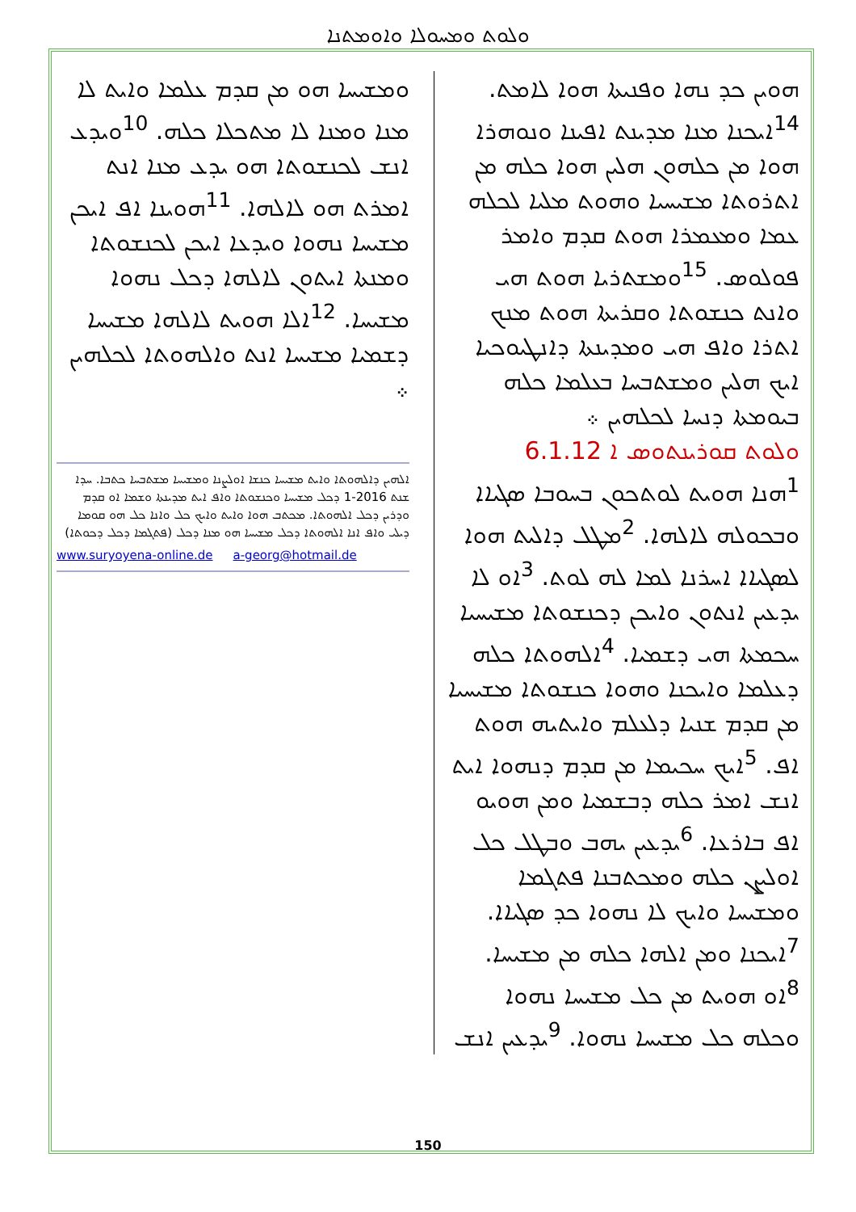ܘܠܘܬ ܘܡܚܘܠܐ ܘܐܘܡܬܢܐ
ܗܘܝܢ ܟܕ ܢܗܐ ܘܦܢܝܬܐ ܗܘܐ ܠܐܡܬ. <sup>14</sup>ܐܝܟܢܐ ܡܢܐ ܡܕܝܢܬ ܐܦܝܢܐ ܘܢܘܗܪܐ ܗܘܐ ܡܢ ܟܠܗܘܢ ܗܠܝܢ ܗܘܐ ܟܠܗ ܡܢ ܐܬܪܘܬܐ ܡܫܝܚܝܐ ܘܗܘܬ ܡܠܝܐ ܠܟܠܗ ܥܡܐ ܘܡܥܡܪܐ ܗܘܬ ܩܕܡ ܘܐܡܪ ܦܘܠܘܣ. <sup>15</sup>ܘܡܫܬܪܝܐ ܗܘܬ ܗܝ ܘܐܢܬ ܟܢܫܘܬܐ ܘܩܪܝܬܐ ܗܘܬ ܡܢܟ ܐܬܪܐ ܘܐܦ ܗܝ ܘܡܕܝܢܬܐ ܕܐܢܛܝܘܟܝܐ ܐܝܟ ܗܠܝܢ ܘܡܫܬܒܚܐ ܒܥܠܡܐ ܟܠܗ ܒܝܘܡܬܐ ܕܢܚܐ ܠܟܠܗܝܢ ܀
ܘܠܘܬ ܩܘܪܝܢܬܘܣ ܐ 6.1.12
<sup>1</sup> ܗܢܐ ܗܘܝܬ ܠܘܬܟܘܢ ܒܚܘܒܐ ܣܓܝܐܐ ܘܒܟܘܠܗ ܠܐܠܗܐ. <sup>2</sup>ܡܛܠ ܕܐܠܝܬ ܗܘܐ ܠܣܓܝܐܐ ܐܚܪܢܐ ܠܡܐ ܠܗ ܠܘܬ. <sup>3</sup>ܐܘ ܠܐ ܝܕܥܝܢ ܐܢܬܘܢ ܘܐܝܟܢ ܕܟܢܫܘܬܐ ܡܫܝܚܝܐ ܚܟܡܬܐ ܗܝ ܕܫܡܝܐ. <sup>4</sup>ܐܠܗܘܬܐ ܟܠܗ ܕܥܠܡܐ ܘܐܝܟܢܐ ܘܗܘܐ ܟܢܫܘܬܐ ܡܫܝܚܝܐ ܡܢ ܩܕܡ ܫܢܝܐ ܕܠܥܠܡ ܘܐܝܬܝܗ ܗܘܬ ܐܦ. <sup>5</sup>ܐܝܟ ܚܟܝܡܐ ܡܢ ܩܕܡ ܕܢܗܘܐ ܐܝܬ ܐܢܫ ܐܡܪ ܟܠܗ ܕܒܫܡܝܐ ܘܡܢ ܗܘܝܘ ܐܦ ܒܐܪܥܐ. <sup>6</sup>ܝܕܥܝܢ ܝܗܒ ܘܒܛܠ ܟܠ ܐܘܠܨܢ ܟܠܗ ܘܡܟܬܒܢܐ ܦܬܓܡܐ ܘܡܫܝܚܐ ܘܐܝܟ ܠܐ ܢܗܘܐ ܟܕ ܣܓܝܐܐ. <sup>7</sup>ܐܝܟܢܐ ܘܡܢ ܐܠܗܐ ܟܠܗ ܡܢ ܡܫܝܚܐ. <sup>8</sup>ܐܘ ܗܘܝܬ ܡܢ ܟܠ ܡܫܝܚܐ ܢܗܘܐ ܘܟܠܗ ܟܠ ܡܫܝܚܐ ܢܗܘܐ. <sup>9</sup>ܝܕܥܝܢ ܐܢܫ
ܘܡܫܝܚܐ ܗܘ ܡܢ ܩܕܡ ܥܠܡܐ ܘܐܝܬ ܠܐ ܡܢܐ ܘܡܢܐ ܠܐ ܡܬܟܠܐ ܟܠܗ. <sup>10</sup>ܘܝܕܥ ܐܢܫ ܠܟܢܫܘܬܐ ܗܘ ܝܕܥ ܡܢܐ ܐܢܬ ܐܡܪܬ ܗܘ ܠܐܠܗܐ. <sup>11</sup>ܗܘܝܢܐ ܐܦ ܐܝܟܢ ܡܫܝܚܐ ܢܗܘܐ ܘܝܕܥܐ ܐܝܟܢ ܠܟܢܫܘܬܐ ܘܡܢܬܐ ܐܝܬܘܢ ܠܐܠܗܐ ܕܟܠ ܢܗܘܐ ܡܫܝܚܐ. <sup>12</sup>ܐܠܐ ܗܘܝܬ ܠܐܠܗܐ ܡܫܝܚܐ ܕܫܡܝܐ ܡܫܝܚܐ ܐܢܬ ܘܐܠܗܘܬܐ ܠܟܠܗܝܢ ܀
ܐܠܗܝܢ ܕܐܠܗܘܬܐ ܘܐܝܬ ܡܫܝܚܐ ܟܢܫܐ ܐܘܠܨܢܐ ܘܡܫܝܚܐ ܡܫܬܒܚܐ ܟܬܒܐ. ܚܕܐ ܫܢܬ 2016-1 ܕܟܠ ܡܫܝܚܐ ܘܟܢܫܘܬܐ ܘܐܦ ܐܝܬ ܡܕܝܢܬܐ ܘܫܡܐ ܐܘ ܩܕܡ ܘܕܪܝܢ ܕܟܠ ܐܠܗܘܬܐ. ܡܟܬܒ ܗܘܐ ܘܐܝܬ ܘܐܝܟ ܟܠ ܘܐܢܐ ܟܠ ܗܘ ܩܘܡܐ ܕܝܠܝ ܘܐܦ ܐܢܐ ܐܠܗܘܬܐ ܕܟܠ ܡܫܝܚܐ ܗܘ ܡܢܐ ܕܟܠ (ܦܬܓܡܐ ܕܟܠ ܕܟܘܬܐ)
www.suryoyena-online.de a-georg@hotmail.de
150